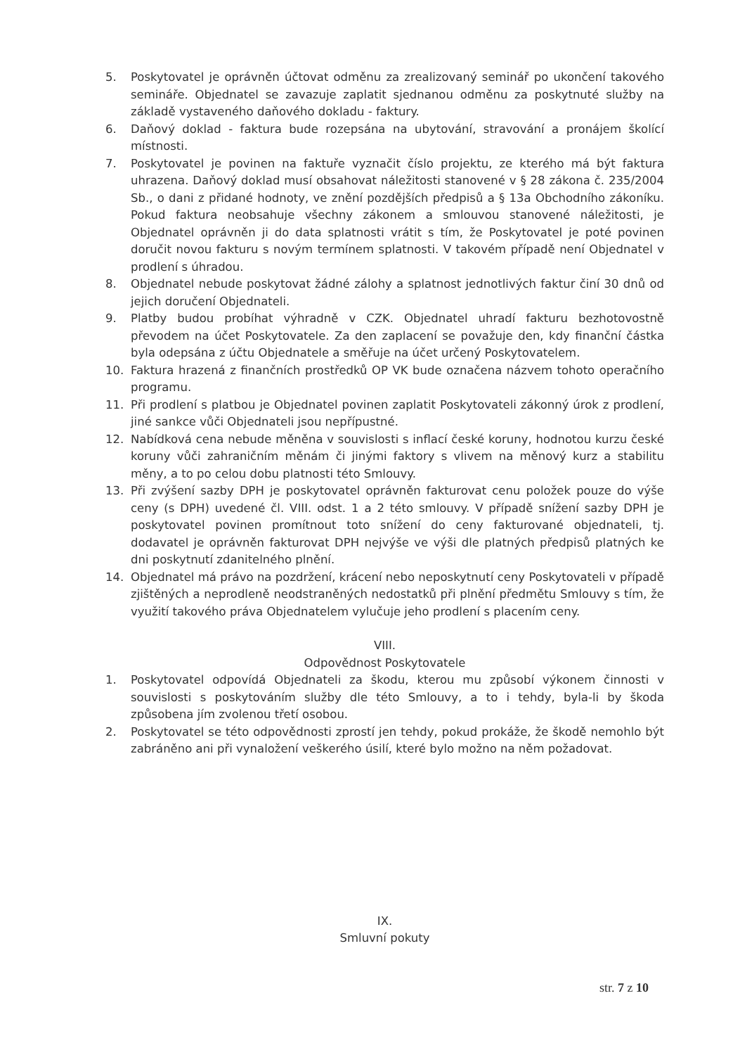5. Poskytovatel je oprávněn účtovat odměnu za zrealizovaný seminář po ukončení takového semináře. Objednatel se zavazuje zaplatit sjednanou odměnu za poskytnuté služby na základě vystaveného daňového dokladu - faktury.
6. Daňový doklad - faktura bude rozepsána na ubytování, stravování a pronájem školící místnosti.
7. Poskytovatel je povinen na faktuře vyznačit číslo projektu, ze kterého má být faktura uhrazena. Daňový doklad musí obsahovat náležitosti stanovené v § 28 zákona č. 235/2004 Sb., o dani z přidané hodnoty, ve znění pozdějších předpisů a § 13a Obchodního zákoníku. Pokud faktura neobsahuje všechny zákonem a smlouvou stanovené náležitosti, je Objednatel oprávněn ji do data splatnosti vrátit s tím, že Poskytovatel je poté povinen doručit novou fakturu s novým termínem splatnosti. V takovém případě není Objednatel v prodlení s úhradou.
8. Objednatel nebude poskytovat žádné zálohy a splatnost jednotlivých faktur činí 30 dnů od jejich doručení Objednateli.
9. Platby budou probíhat výhradně v CZK. Objednatel uhradí fakturu bezhotovostně převodem na účet Poskytovatele. Za den zaplacení se považuje den, kdy finanční částka byla odepsána z účtu Objednatele a směřuje na účet určený Poskytovatelem.
10. Faktura hrazená z finančních prostředků OP VK bude označena názvem tohoto operačního programu.
11. Při prodlení s platbou je Objednatel povinen zaplatit Poskytovateli zákonný úrok z prodlení, jiné sankce vůči Objednateli jsou nepřípustné.
12. Nabídková cena nebude měněna v souvislosti s inflací české koruny, hodnotou kurzu české koruny vůči zahraničním měnám či jinými faktory s vlivem na měnový kurz a stabilitu měny, a to po celou dobu platnosti této Smlouvy.
13. Při zvýšení sazby DPH je poskytovatel oprávněn fakturovat cenu položek pouze do výše ceny (s DPH) uvedené čl. VIII. odst. 1 a 2 této smlouvy. V případě snížení sazby DPH je poskytovatel povinen promítnout toto snížení do ceny fakturované objednateli, tj. dodavatel je oprávněn fakturovat DPH nejvýše ve výši dle platných předpisů platných ke dni poskytnutí zdanitelného plnění.
14. Objednatel má právo na pozdržení, krácení nebo neposkytnutí ceny Poskytovateli v případě zjištěných a neprodleně neodstraněných nedostatků při plnění předmětu Smlouvy s tím, že využití takového práva Objednatelem vylučuje jeho prodlení s placením ceny.
VIII.
Odpovědnost Poskytovatele
1. Poskytovatel odpovídá Objednateli za škodu, kterou mu způsobí výkonem činnosti v souvislosti s poskytováním služby dle této Smlouvy, a to i tehdy, byla-li by škoda způsobena jím zvolenou třetí osobou.
2. Poskytovatel se této odpovědnosti zprostí jen tehdy, pokud prokáže, že škodě nemohlo být zabráněno ani při vynaložení veškerého úsilí, které bylo možno na něm požadovat.
IX.
Smluvní pokuty
str. 7 z 10